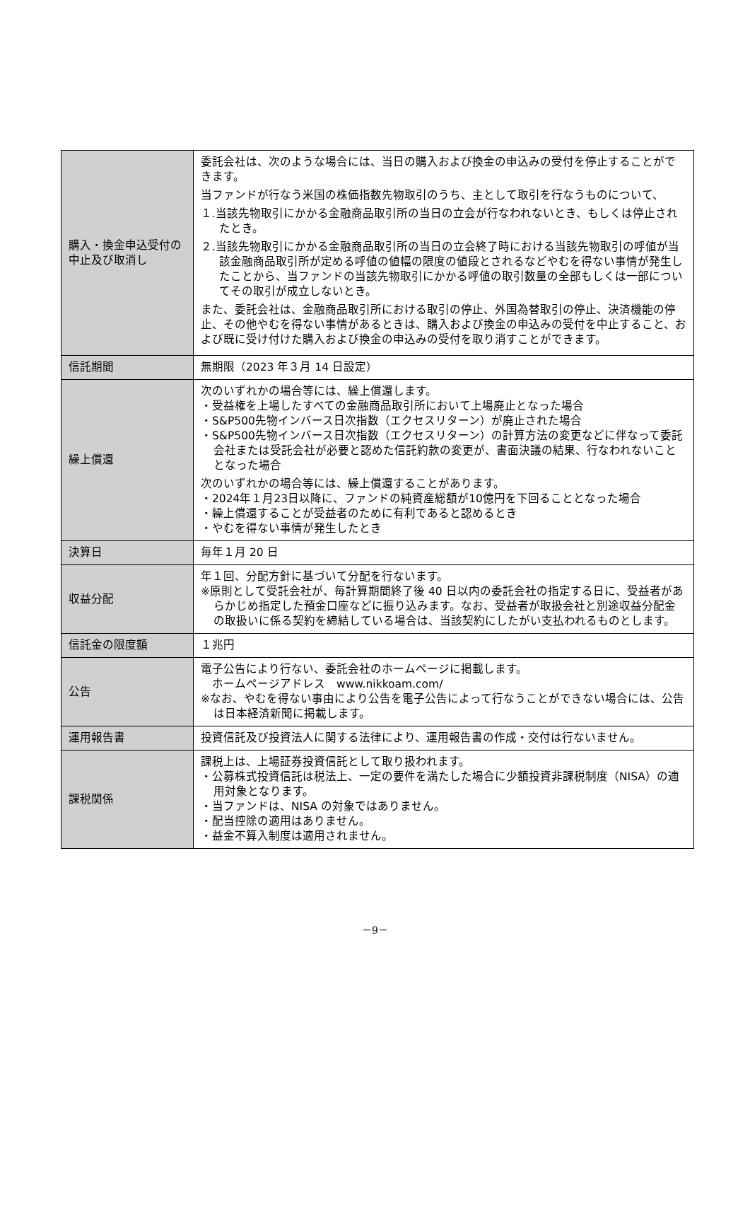| 購入・換金申込受付の中止及び取消し | 委託会社は、次のような場合には、当日の購入および換金の申込みの受付を停止することができます。 当ファンドが行なう米国の株価指数先物取引のうち、主として取引を行なうものについて、 １.当該先物取引にかかる金融商品取引所の当日の立会が行なわれないとき、もしくは停止されたとき。 ２.当該先物取引にかかる金融商品取引所の当日の立会終了時における当該先物取引の呼値が当該金融商品取引所が定める呼値の値幅の限度の値段とされるなどやむを得ない事情が発生したことから、当ファンドの当該先物取引にかかる呼値の取引数量の全部もしくは一部についてその取引が成立しないとき。 また、委託会社は、金融商品取引所における取引の停止、外国為替取引の停止、決済機能の停止、その他やむを得ない事情があるときは、購入および換金の申込みの受付を中止すること、および既に受け付けた購入および換金の申込みの受付を取り消すことができます。 |
| 信託期間 | 無期限（2023 年３月 14 日設定） |
| 繰上償還 | 次のいずれかの場合等には、繰上償還します。 ・受益権を上場したすべての金融商品取引所において上場廃止となった場合 ・S&P500先物インバース日次指数（エクセスリターン）が廃止された場合 ・S&P500先物インバース日次指数（エクセスリターン）の計算方法の変更などに伴なって委託会社または受託会社が必要と認めた信託約款の変更が、書面決議の結果、行なわれないこととなった場合 次のいずれかの場合等には、繰上償還することがあります。 ・2024年１月23日以降に、ファンドの純資産総額が10億円を下回ることとなった場合 ・繰上償還することが受益者のために有利であると認めるとき ・やむを得ない事情が発生したとき |
| 決算日 | 毎年１月 20 日 |
| 収益分配 | 年１回、分配方針に基づいて分配を行ないます。 ※原則として受託会社が、毎計算期間終了後 40 日以内の委託会社の指定する日に、受益者があらかじめ指定した預金口座などに振り込みます。なお、受益者が取扱会社と別途収益分配金の取扱いに係る契約を締結している場合は、当該契約にしたがい支払われるものとします。 |
| 信託金の限度額 | １兆円 |
| 公告 | 電子公告により行ない、委託会社のホームページに掲載します。 ホームページアドレス www.nikkoam.com/ ※なお、やむを得ない事由により公告を電子公告によって行なうことができない場合には、公告は日本経済新聞に掲載します。 |
| 運用報告書 | 投資信託及び投資法人に関する法律により、運用報告書の作成・交付は行ないません。 |
| 課税関係 | 課税上は、上場証券投資信託として取り扱われます。 ・公募株式投資信託は税法上、一定の要件を満たした場合に少額投資非課税制度（NISA）の適用対象となります。 ・当ファンドは、NISA の対象ではありません。 ・配当控除の適用はありません。 ・益金不算入制度は適用されません。 |
－9－